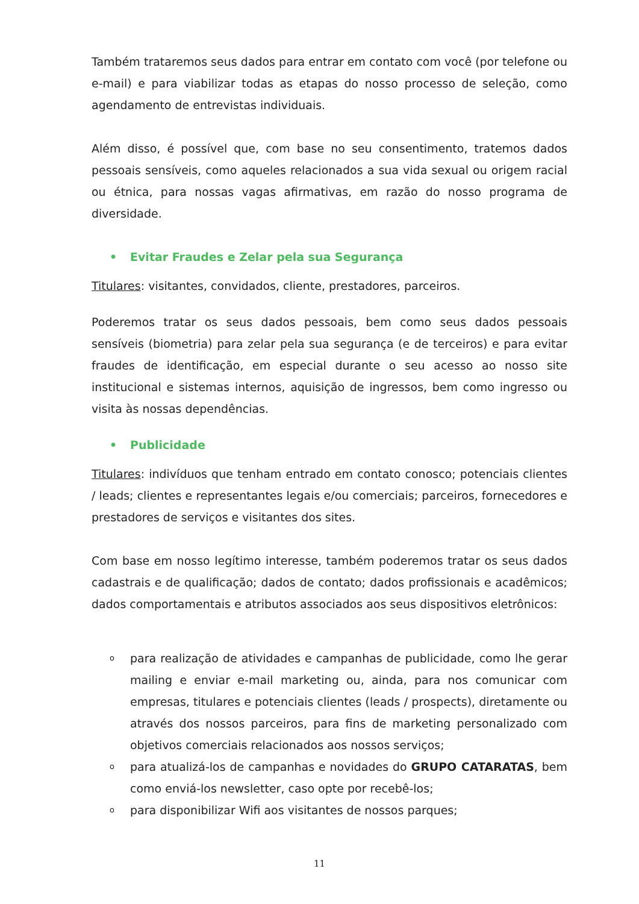Também trataremos seus dados para entrar em contato com você (por telefone ou e-mail) e para viabilizar todas as etapas do nosso processo de seleção, como agendamento de entrevistas individuais.
Além disso, é possível que, com base no seu consentimento, tratemos dados pessoais sensíveis, como aqueles relacionados a sua vida sexual ou origem racial ou étnica, para nossas vagas afirmativas, em razão do nosso programa de diversidade.
• Evitar Fraudes e Zelar pela sua Segurança
Titulares: visitantes, convidados, cliente, prestadores, parceiros.
Poderemos tratar os seus dados pessoais, bem como seus dados pessoais sensíveis (biometria) para zelar pela sua segurança (e de terceiros) e para evitar fraudes de identificação, em especial durante o seu acesso ao nosso site institucional e sistemas internos, aquisição de ingressos, bem como ingresso ou visita às nossas dependências.
• Publicidade
Titulares: indivíduos que tenham entrado em contato conosco; potenciais clientes / leads; clientes e representantes legais e/ou comerciais; parceiros, fornecedores e prestadores de serviços e visitantes dos sites.
Com base em nosso legítimo interesse, também poderemos tratar os seus dados cadastrais e de qualificação; dados de contato; dados profissionais e acadêmicos; dados comportamentais e atributos associados aos seus dispositivos eletrônicos:
opara realização de atividades e campanhas de publicidade, como lhe gerar mailing e enviar e-mail marketing ou, ainda, para nos comunicar com empresas, titulares e potenciais clientes (leads / prospects), diretamente ou através dos nossos parceiros, para fins de marketing personalizado com objetivos comerciais relacionados aos nossos serviços;
opara atualizá-los de campanhas e novidades do GRUPO CATARATAS, bem como enviá-los newsletter, caso opte por recebê-los;
opara disponibilizar Wifi aos visitantes de nossos parques;
11